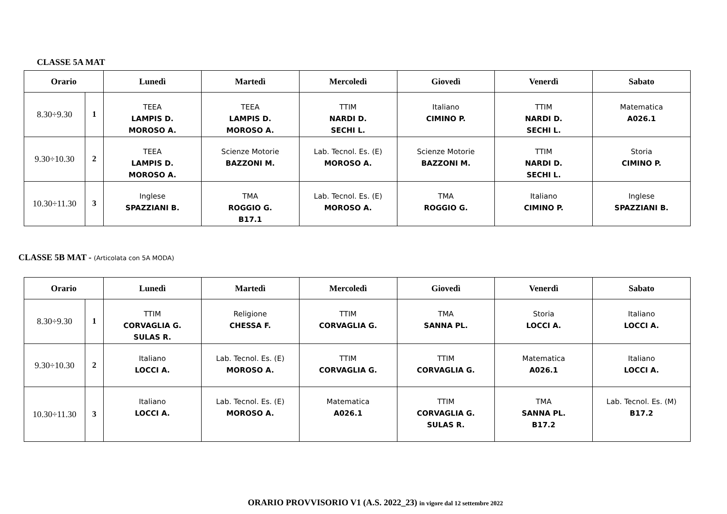CLASSE 5A MAT
| Orario | | Lunedì | Martedì | Mercoledì | Giovedì | Venerdì | Sabato |
| --- | --- | --- | --- | --- | --- | --- | --- |
| 8.30÷9.30 | 1 | TEEA LAMPIS D. MOROSO A. | TEEA LAMPIS D. MOROSO A. | TTIM NARDI D. SECHI L. | Italiano CIMINO P. | TTIM NARDI D. SECHI L. | Matematica A026.1 |
| 9.30÷10.30 | 2 | TEEA LAMPIS D. MOROSO A. | Scienze Motorie BAZZONI M. | Lab. Tecnol. Es. (E) MOROSO A. | Scienze Motorie BAZZONI M. | TTIM NARDI D. SECHI L. | Storia CIMINO P. |
| 10.30÷11.30 | 3 | Inglese SPAZZIANI B. | TMA ROGGIO G. B17.1 | Lab. Tecnol. Es. (E) MOROSO A. | TMA ROGGIO G. | Italiano CIMINO P. | Inglese SPAZZIANI B. |
CLASSE 5B MAT - (Articolata con 5A MODA)
| Orario | | Lunedì | Martedì | Mercoledì | Giovedì | Venerdì | Sabato |
| --- | --- | --- | --- | --- | --- | --- | --- |
| 8.30÷9.30 | 1 | TTIM CORVAGLIA G. SULAS R. | Religione CHESSA F. | TTIM CORVAGLIA G. | TMA SANNA PL. | Storia LOCCI A. | Italiano LOCCI A. |
| 9.30÷10.30 | 2 | Italiano LOCCI A. | Lab. Tecnol. Es. (E) MOROSO A. | TTIM CORVAGLIA G. | TTIM CORVAGLIA G. | Matematica A026.1 | Italiano LOCCI A. |
| 10.30÷11.30 | 3 | Italiano LOCCI A. | Lab. Tecnol. Es. (E) MOROSO A. | Matematica A026.1 | TTIM CORVAGLIA G. SULAS R. | TMA SANNA PL. B17.2 | Lab. Tecnol. Es. (M) B17.2 |
ORARIO PROVVISORIO V1 (A.S. 2022_23) in vigore dal 12 settembre 2022